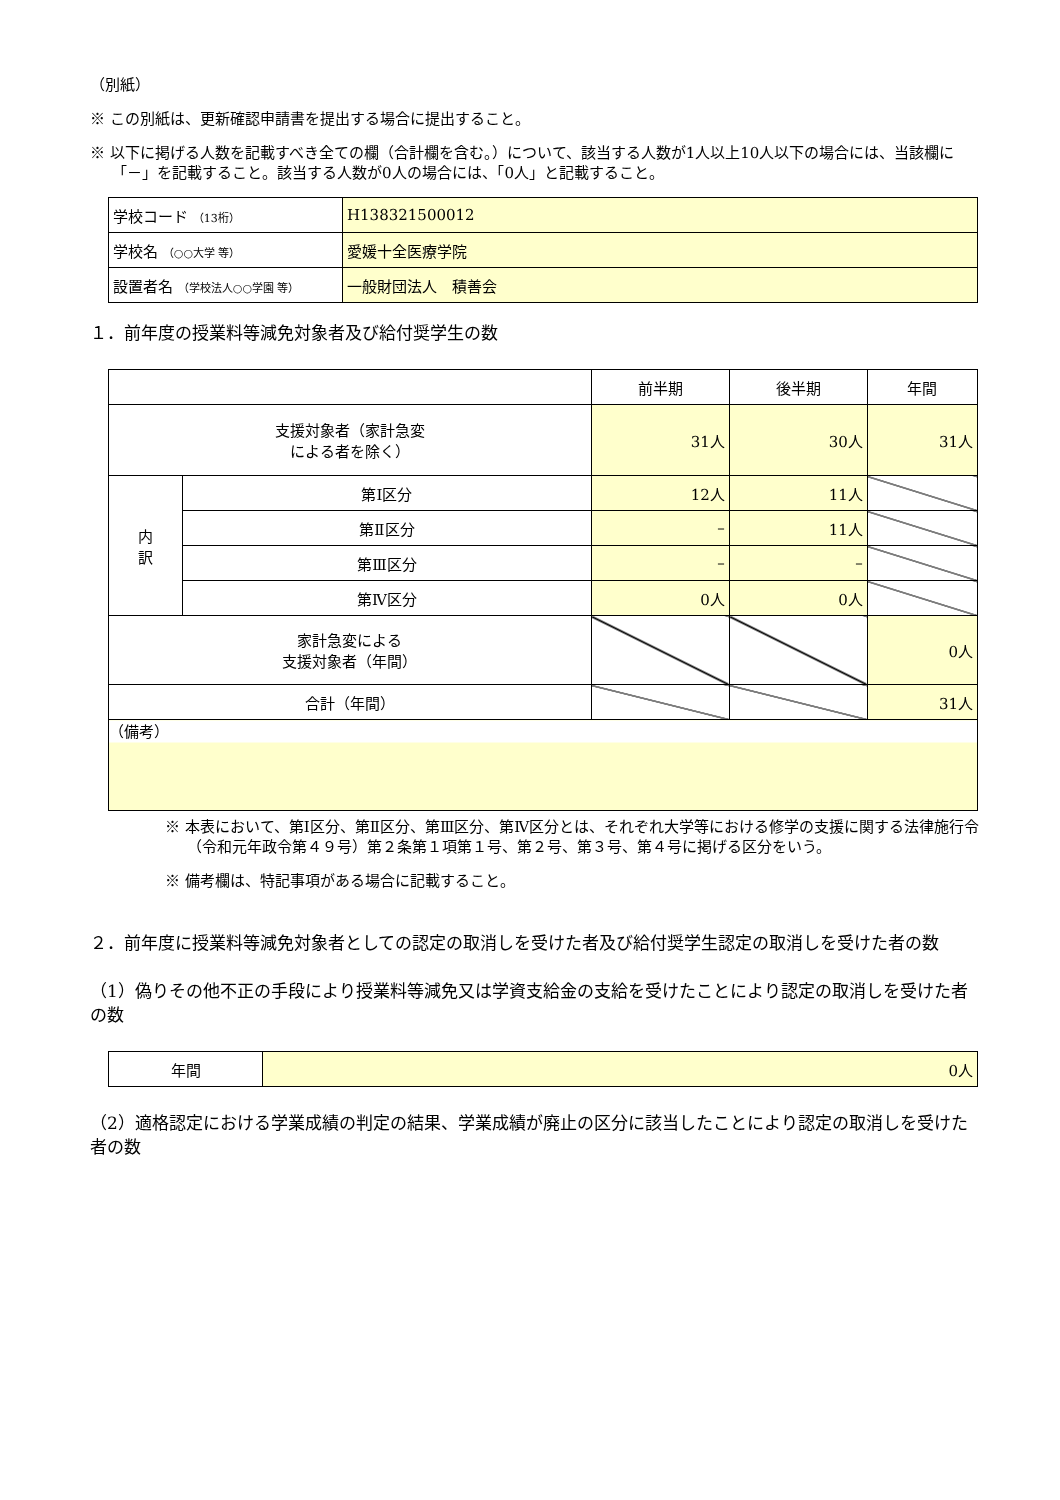（別紙）
※ この別紙は、更新確認申請書を提出する場合に提出すること。
※ 以下に掲げる人数を記載すべき全ての欄（合計欄を含む。）について、該当する人数が1人以上10人以下の場合には、当該欄に「－」を記載すること。該当する人数が0人の場合には、「0人」と記載すること。
| 学校コード （13桁） | H138321500012 |
| 学校名 （○○大学 等） | 愛媛十全医療学院 |
| 設置者名 （学校法人○○学園 等） | 一般財団法人 積善会 |
１．前年度の授業料等減免対象者及び給付奨学生の数
| | | 前半期 | 後半期 | 年間 |
| 支援対象者（家計急変 による者を除く） | | 31人 | 30人 | 31人 |
| 内 訳 | 第Ⅰ区分 | 12人 | 11人 | |
| | 第Ⅱ区分 | – | 11人 | |
| | 第Ⅲ区分 | – | – | |
| | 第Ⅳ区分 | 0人 | 0人 | |
| 家計急変による 支援対象者（年間） | | | | 0人 |
| 合計（年間） | | | | 31人 |
| （備考） | | | | |
※ 本表において、第Ⅰ区分、第Ⅱ区分、第Ⅲ区分、第Ⅳ区分とは、それぞれ大学等における修学の支援に関する法律施行令（令和元年政令第４９号）第２条第１項第１号、第２号、第３号、第４号に掲げる区分をいう。
※ 備考欄は、特記事項がある場合に記載すること。
２．前年度に授業料等減免対象者としての認定の取消しを受けた者及び給付奨学生認定の取消しを受けた者の数
（1）偽りその他不正の手段により授業料等減免又は学資支給金の支給を受けたことにより認定の取消しを受けた者の数
| 年間 | 0人 |
（2）適格認定における学業成績の判定の結果、学業成績が廃止の区分に該当したことにより認定の取消しを受けた者の数